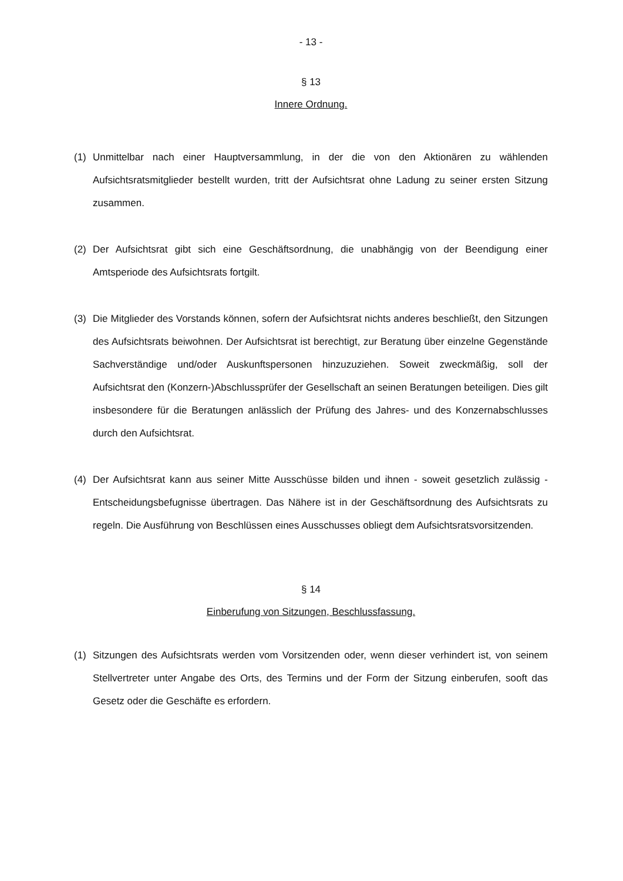- 13 -
§ 13
Innere Ordnung.
(1) Unmittelbar nach einer Hauptversammlung, in der die von den Aktionären zu wählenden Aufsichtsratsmitglieder bestellt wurden, tritt der Aufsichtsrat ohne Ladung zu seiner ersten Sitzung zusammen.
(2) Der Aufsichtsrat gibt sich eine Geschäftsordnung, die unabhängig von der Beendigung einer Amtsperiode des Aufsichtsrats fortgilt.
(3) Die Mitglieder des Vorstands können, sofern der Aufsichtsrat nichts anderes beschließt, den Sitzungen des Aufsichtsrats beiwohnen. Der Aufsichtsrat ist berechtigt, zur Beratung über einzelne Gegenstände Sachverständige und/oder Auskunftspersonen hinzuzuziehen. Soweit zweckmäßig, soll der Aufsichtsrat den (Konzern-)Abschlussprüfer der Gesellschaft an seinen Beratungen beteiligen. Dies gilt insbesondere für die Beratungen anlässlich der Prüfung des Jahres- und des Konzernabschlusses durch den Aufsichtsrat.
(4) Der Aufsichtsrat kann aus seiner Mitte Ausschüsse bilden und ihnen - soweit gesetzlich zulässig - Entscheidungsbefugnisse übertragen. Das Nähere ist in der Geschäftsordnung des Aufsichtsrats zu regeln. Die Ausführung von Beschlüssen eines Ausschusses obliegt dem Aufsichtsratsvorsitzenden.
§ 14
Einberufung von Sitzungen, Beschlussfassung.
(1) Sitzungen des Aufsichtsrats werden vom Vorsitzenden oder, wenn dieser verhindert ist, von seinem Stellvertreter unter Angabe des Orts, des Termins und der Form der Sitzung einberufen, sooft das Gesetz oder die Geschäfte es erfordern.